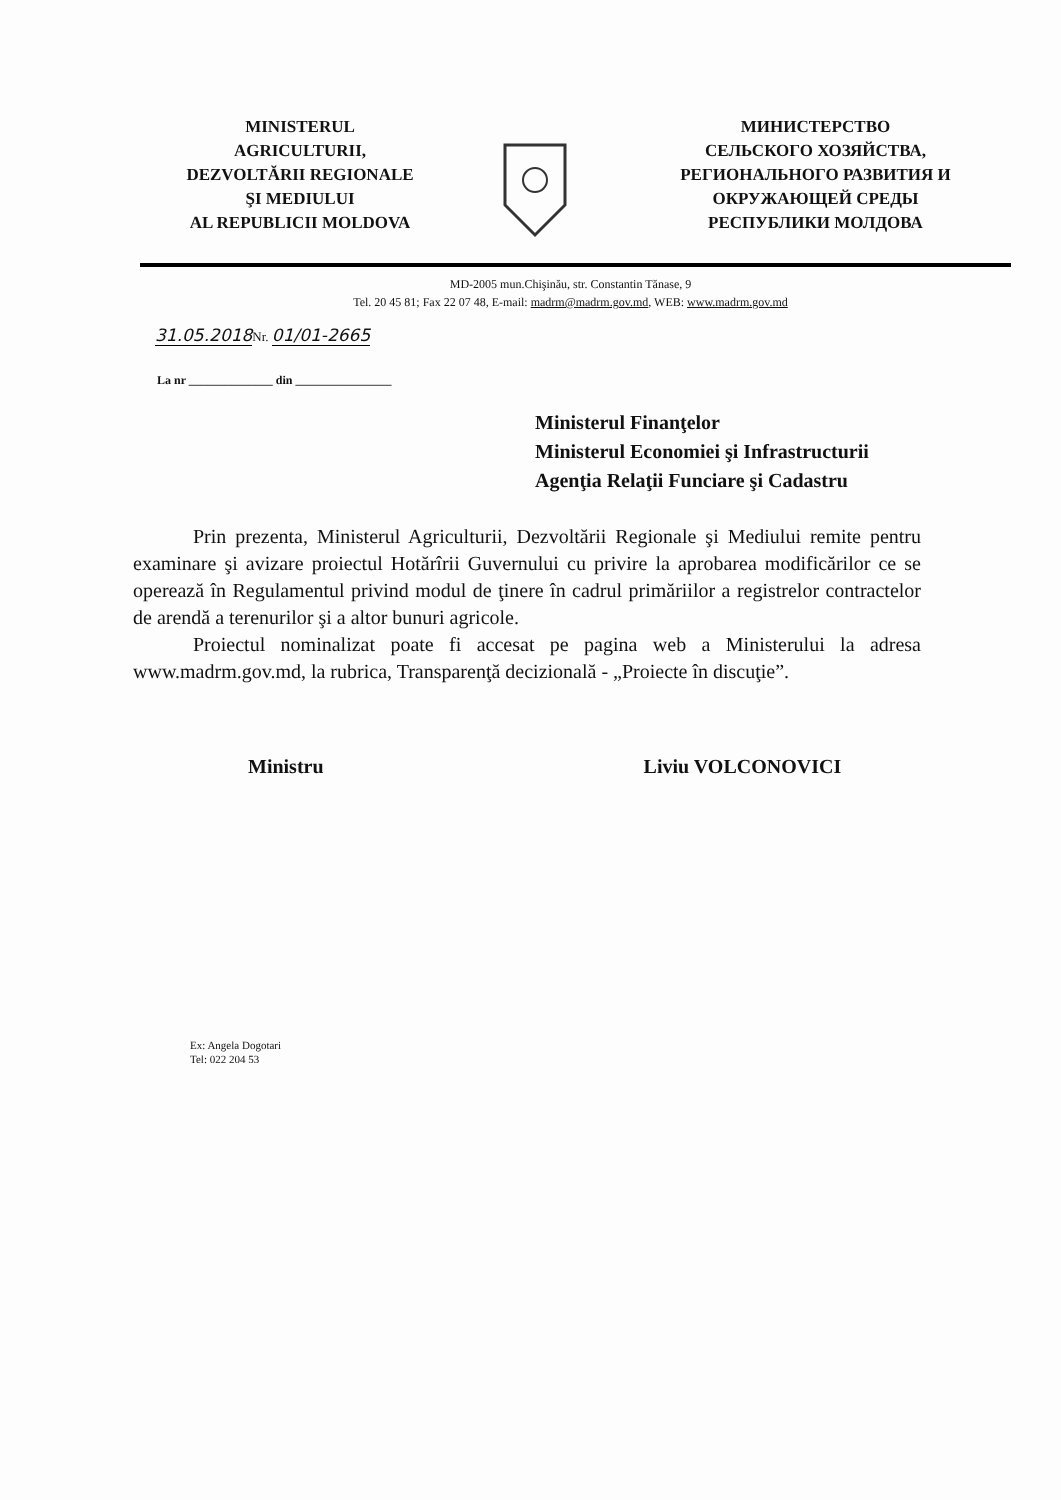MINISTERUL
AGRICULTURII,
DEZVOLTĂRII REGIONALE
ŞI MEDIULUI
AL REPUBLICII MOLDOVA
МИНИСТЕРСТВО
СЕЛЬСКОГО ХОЗЯЙСТВА,
РЕГИОНАЛЬНОГО РАЗВИТИЯ И
ОКРУЖАЮЩЕЙ СРЕДЫ
РЕСПУБЛИКИ МОЛДОВА
MD-2005 mun.Chişinău, str. Constantin Tănase, 9
Tel. 20 45 81; Fax 22 07 48, E-mail: madrm@madrm.gov.md, WEB: www.madrm.gov.md
31.05.2018 Nr. 01/01-2665
La nr ______________ din ________________
Ministerul Finanţelor
Ministerul Economiei şi Infrastructurii
Agenţia Relaţii Funciare şi Cadastru
Prin prezenta, Ministerul Agriculturii, Dezvoltării Regionale şi Mediului remite pentru examinare şi avizare proiectul Hotărîrii Guvernului cu privire la aprobarea modificărilor ce se operează în Regulamentul privind modul de ţinere în cadrul primăriilor a registrelor contractelor de arendă a terenurilor şi a altor bunuri agricole.
Proiectul nominalizat poate fi accesat pe pagina web a Ministerului la adresa www.madrm.gov.md, la rubrica, Transparenţă decizională - „Proiecte în discuţie”.
Ministru Liviu VOLCONOVICI
Ex: Angela Dogotari
Tel: 022 204 53